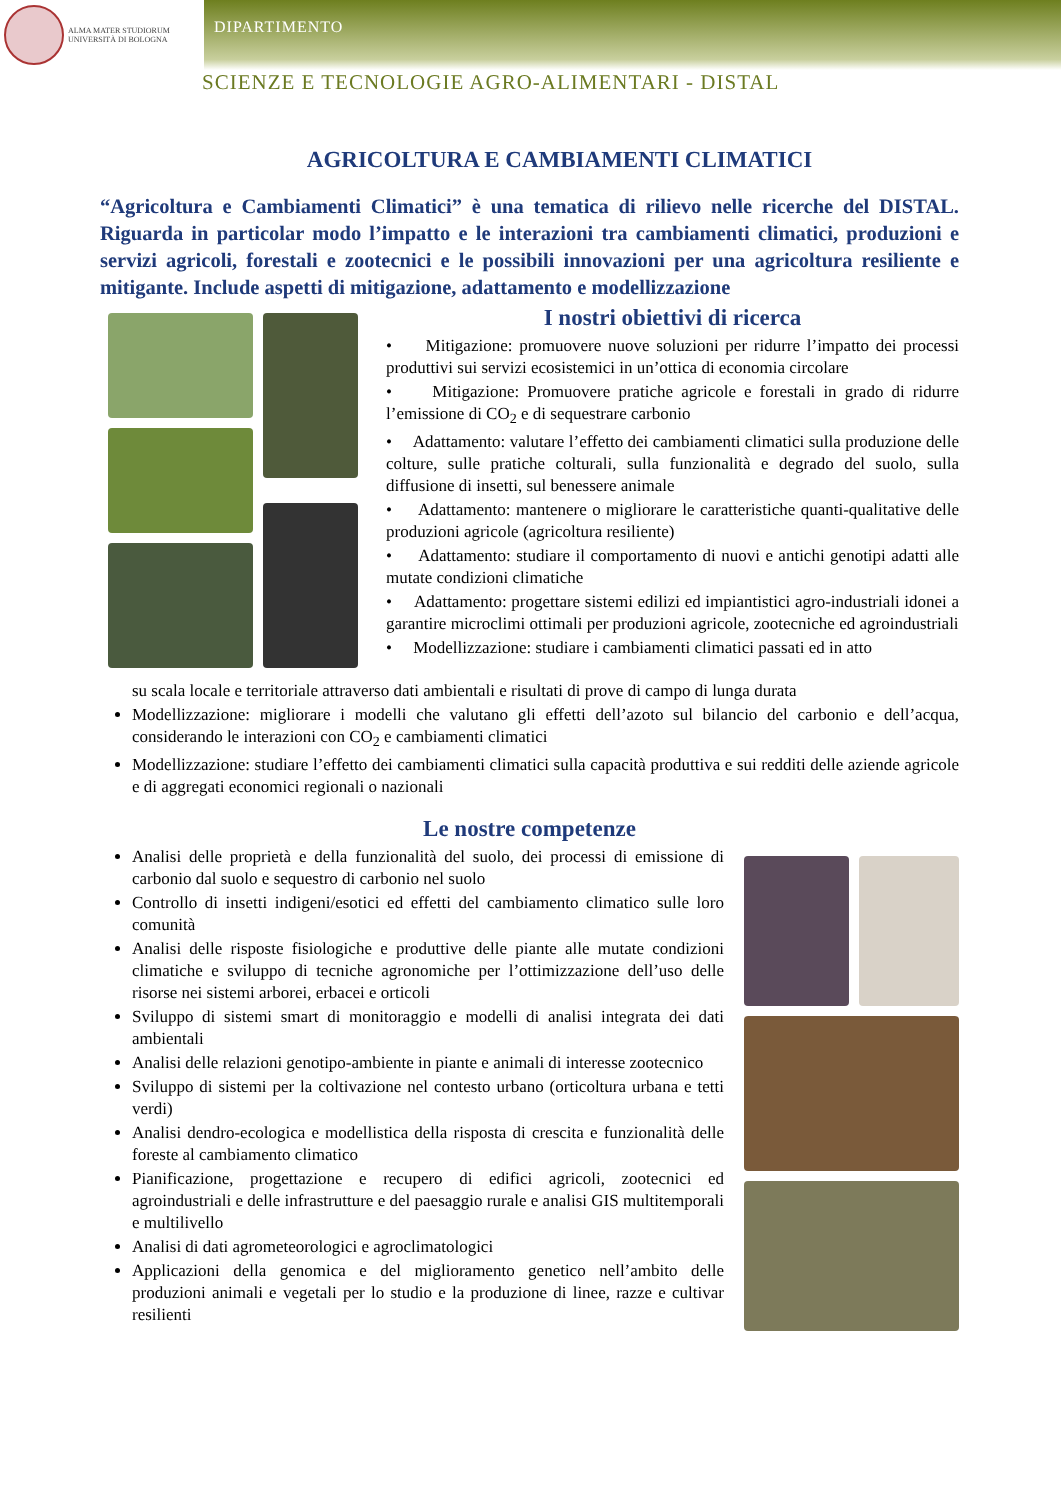ALMA MATER STUDIORUM
UNIVERSITÀ DI BOLOGNA
DIPARTIMENTO
SCIENZE E TECNOLOGIE AGRO-ALIMENTARI - DISTAL
AGRICOLTURA E CAMBIAMENTI CLIMATICI
“Agricoltura e Cambiamenti Climatici” è una tematica di rilievo nelle ricerche del DISTAL. Riguarda in particolar modo l’impatto e le interazioni tra cambiamenti climatici, produzioni e servizi agricoli, forestali e zootecnici e le possibili innovazioni per una agricoltura resiliente e mitigante. Include aspetti di mitigazione, adattamento e modellizzazione
I nostri obiettivi di ricerca
• Mitigazione: promuovere nuove soluzioni per ridurre l’impatto dei processi produttivi sui servizi ecosistemici in un’ottica di economia circolare
• Mitigazione: Promuovere pratiche agricole e forestali in grado di ridurre l’emissione di CO<sub>2</sub> e di sequestrare carbonio
• Adattamento: valutare l’effetto dei cambiamenti climatici sulla produzione delle colture, sulle pratiche colturali, sulla funzionalità e degrado del suolo, sulla diffusione di insetti, sul benessere animale
• Adattamento: mantenere o migliorare le caratteristiche quanti-qualitative delle produzioni agricole (agricoltura resiliente)
• Adattamento: studiare il comportamento di nuovi e antichi genotipi adatti alle mutate condizioni climatiche
• Adattamento: progettare sistemi edilizi ed impiantistici agro-industriali idonei a garantire microclimi ottimali per produzioni agricole, zootecniche ed agroindustriali
• Modellizzazione: studiare i cambiamenti climatici passati ed in atto
su scala locale e territoriale attraverso dati ambientali e risultati di prove di campo di lunga durata
Modellizzazione: migliorare i modelli che valutano gli effetti dell’azoto sul bilancio del carbonio e dell’acqua, considerando le interazioni con CO<sub>2</sub> e cambiamenti climatici
Modellizzazione: studiare l’effetto dei cambiamenti climatici sulla capacità produttiva e sui redditi delle aziende agricole e di aggregati economici regionali o nazionali
Le nostre competenze
Analisi delle proprietà e della funzionalità del suolo, dei processi di emissione di carbonio dal suolo e sequestro di carbonio nel suolo
Controllo di insetti indigeni/esotici ed effetti del cambiamento climatico sulle loro comunità
Analisi delle risposte fisiologiche e produttive delle piante alle mutate condizioni climatiche e sviluppo di tecniche agronomiche per l’ottimizzazione dell’uso delle risorse nei sistemi arborei, erbacei e orticoli
Sviluppo di sistemi smart di monitoraggio e modelli di analisi integrata dei dati ambientali
Analisi delle relazioni genotipo-ambiente in piante e animali di interesse zootecnico
Sviluppo di sistemi per la coltivazione nel contesto urbano (orticoltura urbana e tetti verdi)
Analisi dendro-ecologica e modellistica della risposta di crescita e funzionalità delle foreste al cambiamento climatico
Pianificazione, progettazione e recupero di edifici agricoli, zootecnici ed agroindustriali e delle infrastrutture e del paesaggio rurale e analisi GIS multitemporali e multilivello
Analisi di dati agrometeorologici e agroclimatologici
Applicazioni della genomica e del miglioramento genetico nell’ambito delle produzioni animali e vegetali per lo studio e la produzione di linee, razze e cultivar resilienti